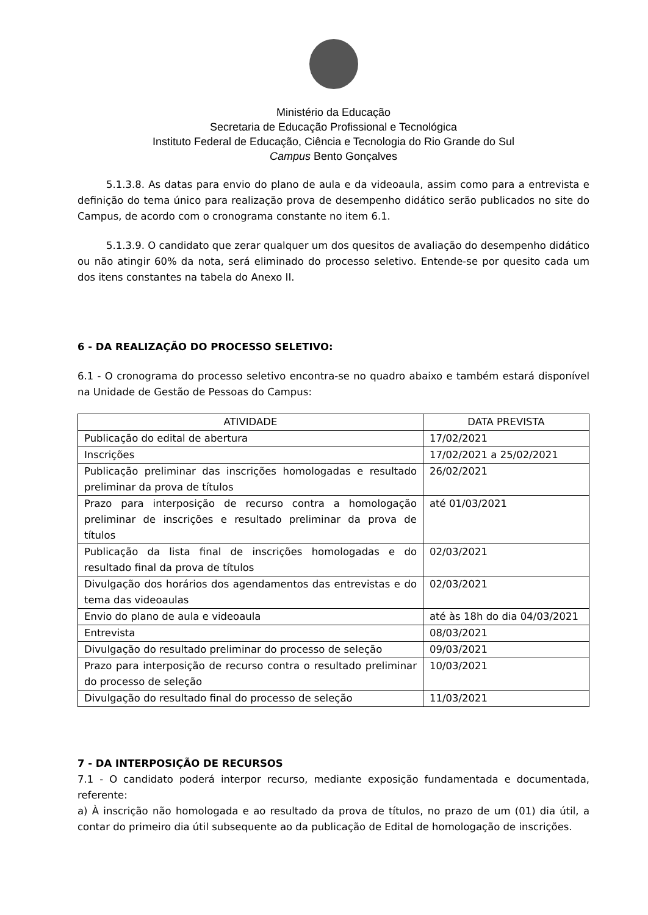Ministério da Educação
Secretaria de Educação Profissional e Tecnológica
Instituto Federal de Educação, Ciência e Tecnologia do Rio Grande do Sul
Campus Bento Gonçalves
5.1.3.8. As datas para envio do plano de aula e da videoaula, assim como para a entrevista e definição do tema único para realização prova de desempenho didático serão publicados no site do Campus, de acordo com o cronograma constante no item 6.1.
5.1.3.9. O candidato que zerar qualquer um dos quesitos de avaliação do desempenho didático ou não atingir 60% da nota, será eliminado do processo seletivo. Entende-se por quesito cada um dos itens constantes na tabela do Anexo II.
6 - DA REALIZAÇÃO DO PROCESSO SELETIVO:
6.1 - O cronograma do processo seletivo encontra-se no quadro abaixo e também estará disponível na Unidade de Gestão de Pessoas do Campus:
| ATIVIDADE | DATA PREVISTA |
| --- | --- |
| Publicação do edital de abertura | 17/02/2021 |
| Inscrições | 17/02/2021 a 25/02/2021 |
| Publicação preliminar das inscrições homologadas e resultado preliminar da prova de títulos | 26/02/2021 |
| Prazo para interposição de recurso contra a homologação preliminar de inscrições e resultado preliminar da prova de títulos | até 01/03/2021 |
| Publicação da lista final de inscrições homologadas e do resultado final da prova de títulos | 02/03/2021 |
| Divulgação dos horários dos agendamentos das entrevistas e do tema das videoaulas | 02/03/2021 |
| Envio do plano de aula e videoaula | até às 18h do dia 04/03/2021 |
| Entrevista | 08/03/2021 |
| Divulgação do resultado preliminar do processo de seleção | 09/03/2021 |
| Prazo para interposição de recurso contra o resultado preliminar do processo de seleção | 10/03/2021 |
| Divulgação do resultado final do processo de seleção | 11/03/2021 |
7 - DA INTERPOSIÇÃO DE RECURSOS
7.1 - O candidato poderá interpor recurso, mediante exposição fundamentada e documentada, referente:
a) À inscrição não homologada e ao resultado da prova de títulos, no prazo de um (01) dia útil, a contar do primeiro dia útil subsequente ao da publicação de Edital de homologação de inscrições.